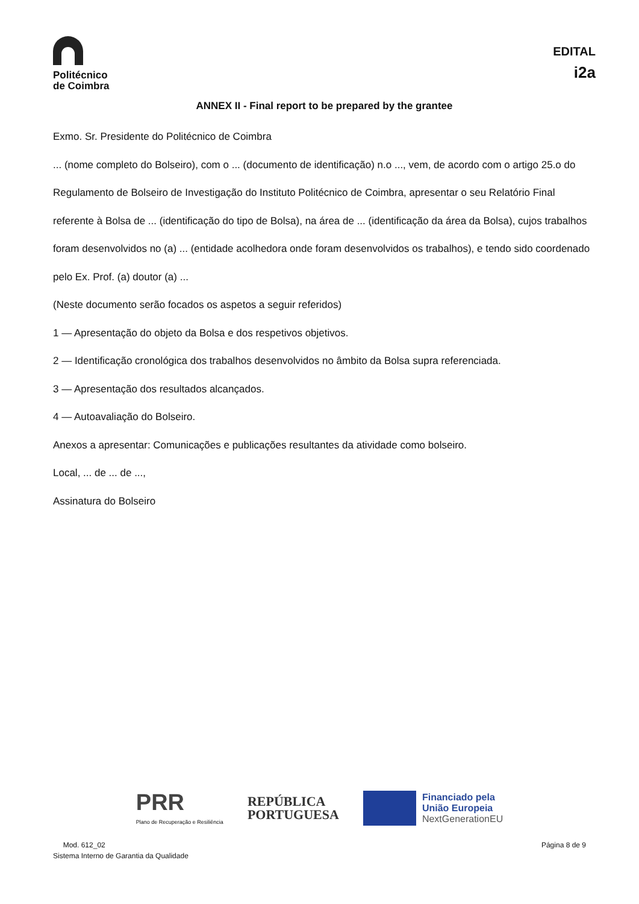Politécnico
de Coimbra
EDITAL
i2a
ANNEX II - Final report to be prepared by the grantee
Exmo. Sr. Presidente do Politécnico de Coimbra
... (nome completo do Bolseiro), com o ... (documento de identificação) n.o ..., vem, de acordo com o artigo 25.o do Regulamento de Bolseiro de Investigação do Instituto Politécnico de Coimbra, apresentar o seu Relatório Final referente à Bolsa de ... (identificação do tipo de Bolsa), na área de ... (identificação da área da Bolsa), cujos trabalhos foram desenvolvidos no (a) ... (entidade acolhedora onde foram desenvolvidos os trabalhos), e tendo sido coordenado pelo Ex. Prof. (a) doutor (a) ...
(Neste documento serão focados os aspetos a seguir referidos)
1 — Apresentação do objeto da Bolsa e dos respetivos objetivos.
2 — Identificação cronológica dos trabalhos desenvolvidos no âmbito da Bolsa supra referenciada.
3 — Apresentação dos resultados alcançados.
4 — Autoavaliação do Bolseiro.
Anexos a apresentar: Comunicações e publicações resultantes da atividade como bolseiro.
Local, ... de ... de ...,
Assinatura do Bolseiro
PRR
Plano de Recuperação e Resiliência
REPÚBLICA
PORTUGUESA
Financiado pela
União Europeia
NextGenerationEU
Mod. 612_02
Sistema Interno de Garantia da Qualidade
Página 8 de 9